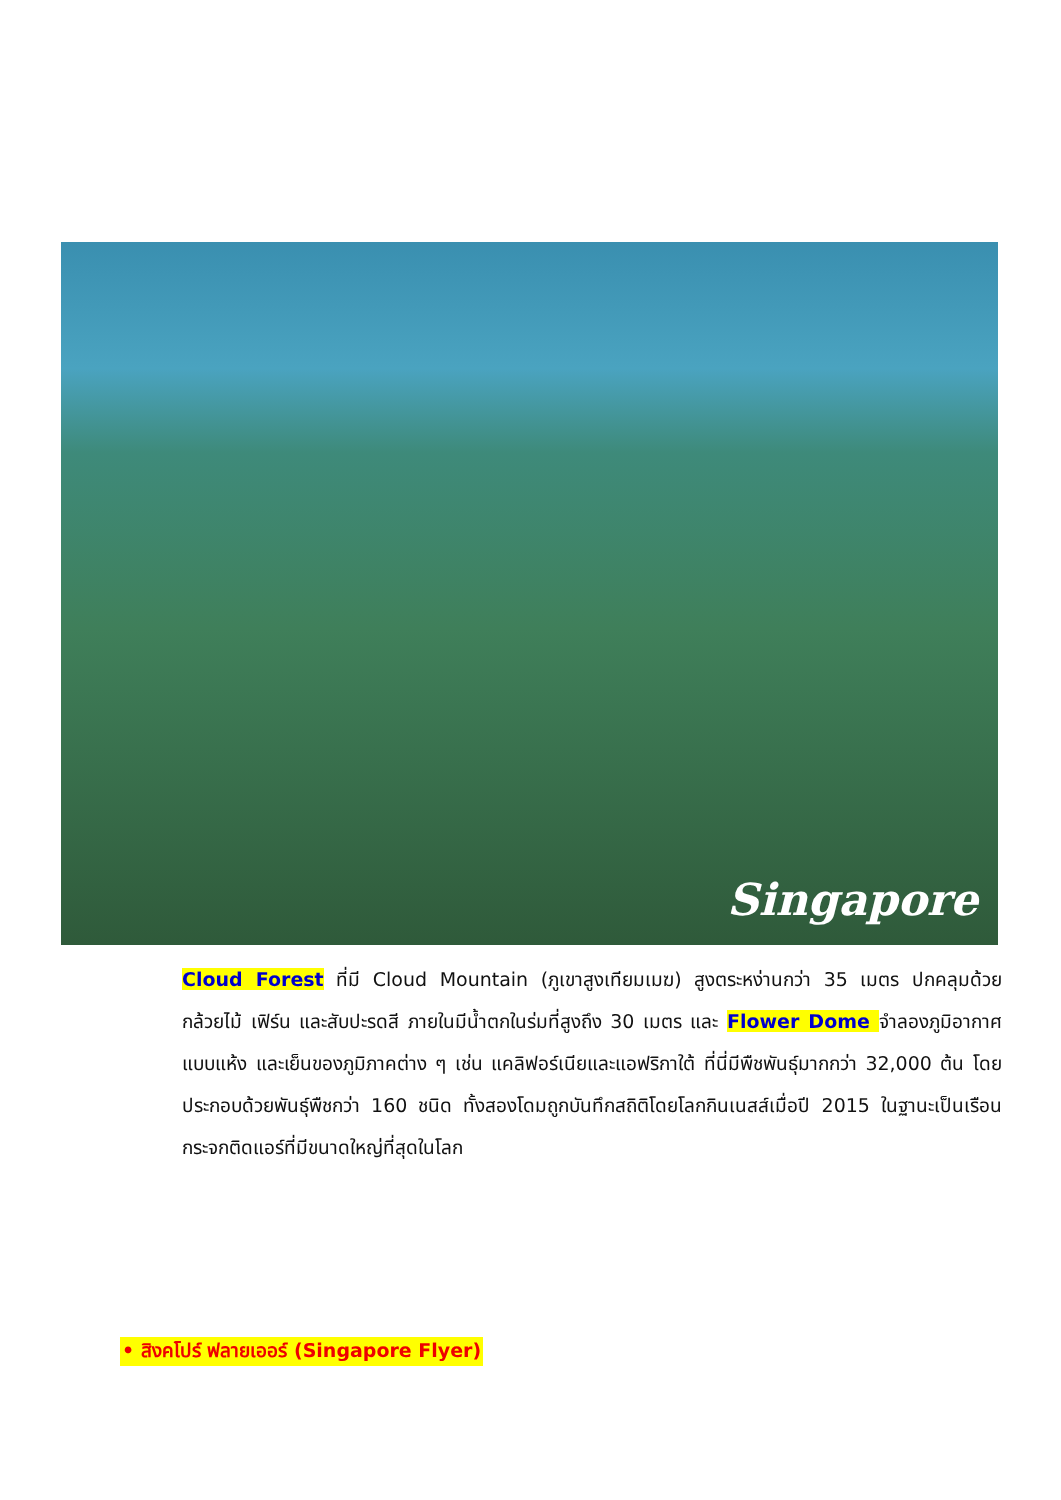Singapore
Cloud Forest ที่มี Cloud Mountain (ภูเขาสูงเทียมเมฆ) สูงตระหง่านกว่า 35 เมตร ปกคลุมด้วยกล้วยไม้ เฟิร์น และสับปะรดสี ภายในมีน้ำตกในร่มที่สูงถึง 30 เมตร และ Flower Dome จำลองภูมิอากาศแบบแห้ง และเย็นของภูมิภาคต่าง ๆ เช่น แคลิฟอร์เนียและแอฟริกาใต้ ที่นี่มีพืชพันธุ์มากกว่า 32,000 ต้น โดยประกอบด้วยพันธุ์พืชกว่า 160 ชนิด ทั้งสองโดมถูกบันทึกสถิติโดยโลกกินเนสส์เมื่อปี 2015 ในฐานะเป็นเรือนกระจกติดแอร์ที่มีขนาดใหญ่ที่สุดในโลก
• สิงคโปร์ ฟลายเออร์ (Singapore Flyer)